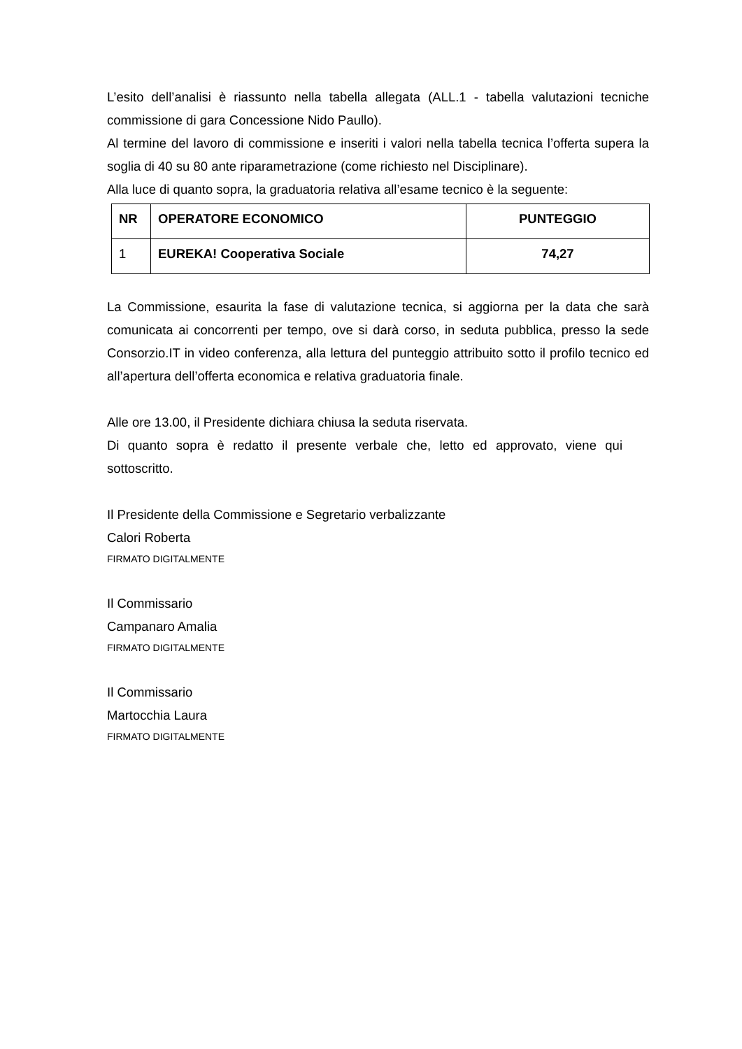L’esito dell’analisi è riassunto nella tabella allegata (ALL.1 - tabella valutazioni tecniche commissione di gara Concessione Nido Paullo).
Al termine del lavoro di commissione e inseriti i valori nella tabella tecnica l’offerta supera la soglia di 40 su 80 ante riparametrazione (come richiesto nel Disciplinare).
Alla luce di quanto sopra, la graduatoria relativa all’esame tecnico è la seguente:
| NR | OPERATORE ECONOMICO | PUNTEGGIO |
| --- | --- | --- |
| 1 | EUREKA! Cooperativa Sociale | 74,27 |
La Commissione, esaurita la fase di valutazione tecnica, si aggiorna per la data che sarà comunicata ai concorrenti per tempo, ove si darà corso, in seduta pubblica, presso la sede Consorzio.IT in video conferenza, alla lettura del punteggio attribuito sotto il profilo tecnico ed all’apertura dell’offerta economica e relativa graduatoria finale.
Alle ore 13.00, il Presidente dichiara chiusa la seduta riservata.
Di quanto sopra è redatto il presente verbale che, letto ed approvato, viene qui sottoscritto.
Il Presidente della Commissione e Segretario verbalizzante
Calori Roberta
FIRMATO DIGITALMENTE
Il Commissario
Campanaro Amalia
FIRMATO DIGITALMENTE
Il Commissario
Martocchia Laura
FIRMATO DIGITALMENTE